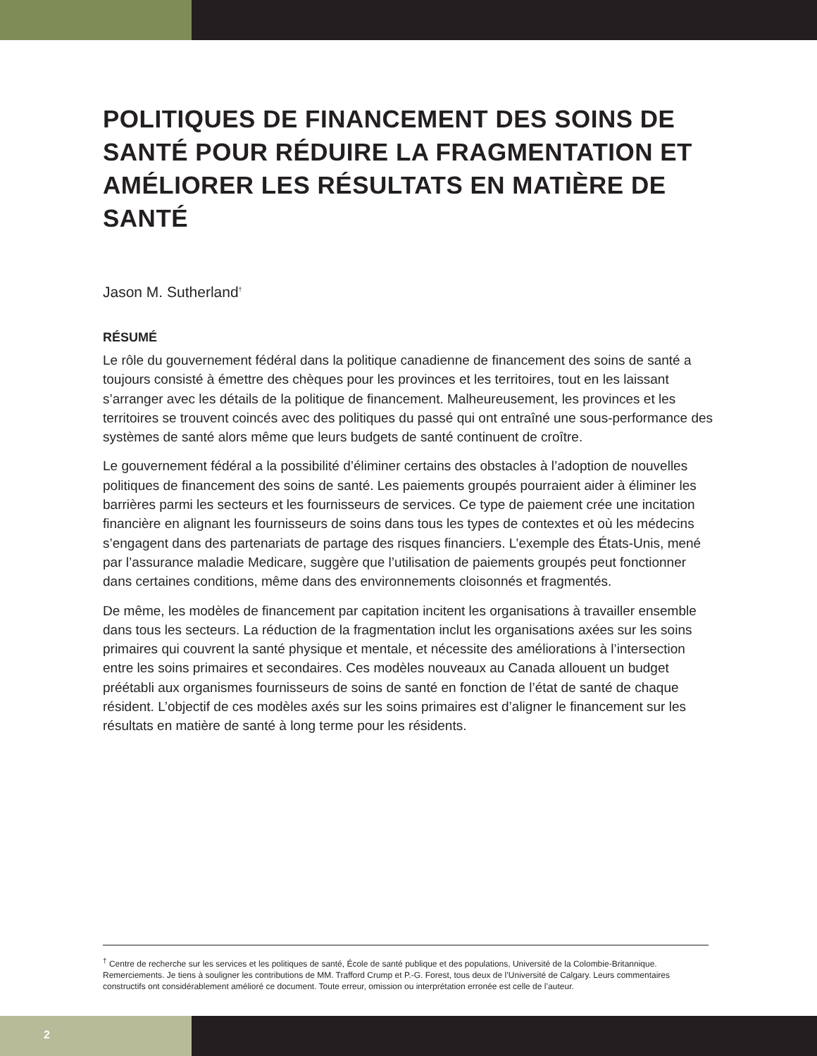POLITIQUES DE FINANCEMENT DES SOINS DE SANTÉ POUR RÉDUIRE LA FRAGMENTATION ET AMÉLIORER LES RÉSULTATS EN MATIÈRE DE SANTÉ
Jason M. Sutherland<sup>†</sup>
RÉSUMÉ
Le rôle du gouvernement fédéral dans la politique canadienne de financement des soins de santé a toujours consisté à émettre des chèques pour les provinces et les territoires, tout en les laissant s’arranger avec les détails de la politique de financement. Malheureusement, les provinces et les territoires se trouvent coincés avec des politiques du passé qui ont entraîné une sous-performance des systèmes de santé alors même que leurs budgets de santé continuent de croître.
Le gouvernement fédéral a la possibilité d’éliminer certains des obstacles à l’adoption de nouvelles politiques de financement des soins de santé. Les paiements groupés pourraient aider à éliminer les barrières parmi les secteurs et les fournisseurs de services. Ce type de paiement crée une incitation financière en alignant les fournisseurs de soins dans tous les types de contextes et où les médecins s’engagent dans des partenariats de partage des risques financiers. L’exemple des États-Unis, mené par l’assurance maladie Medicare, suggère que l’utilisation de paiements groupés peut fonctionner dans certaines conditions, même dans des environnements cloisonnés et fragmentés.
De même, les modèles de financement par capitation incitent les organisations à travailler ensemble dans tous les secteurs. La réduction de la fragmentation inclut les organisations axées sur les soins primaires qui couvrent la santé physique et mentale, et nécessite des améliorations à l’intersection entre les soins primaires et secondaires. Ces modèles nouveaux au Canada allouent un budget préétabli aux organismes fournisseurs de soins de santé en fonction de l’état de santé de chaque résident. L’objectif de ces modèles axés sur les soins primaires est d’aligner le financement sur les résultats en matière de santé à long terme pour les résidents.
<sup>†</sup> Centre de recherche sur les services et les politiques de santé, École de santé publique et des populations, Université de la Colombie-Britannique. Remerciements. Je tiens à souligner les contributions de MM. Trafford Crump et P.-G. Forest, tous deux de l’Université de Calgary. Leurs commentaires constructifs ont considérablement amélioré ce document. Toute erreur, omission ou interprétation erronée est celle de l’auteur.
2